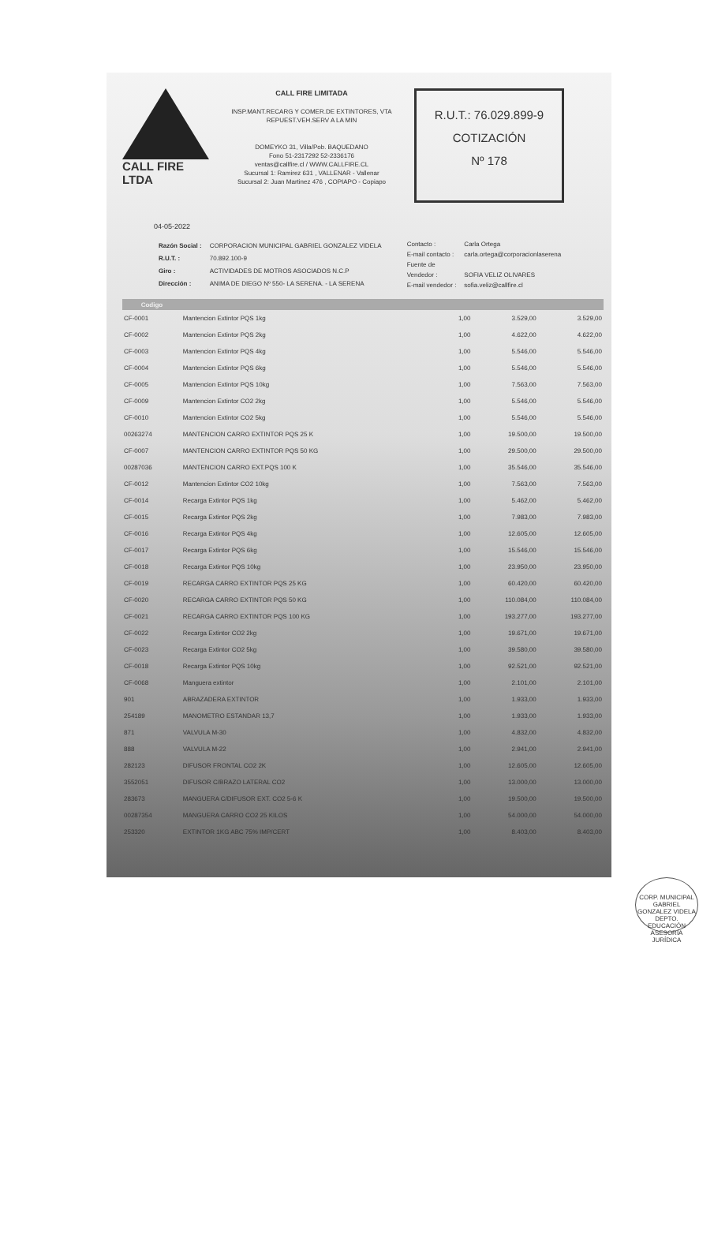CALL FIRE LTDA
CALL FIRE LIMITADA
INSP.MANT.RECARG Y COMER.DE EXTINTORES, VTA REPUEST.VEH.SERV A LA MIN
DOMEYKO 31, Villa/Pob. BAQUEDANO
Fono 51-2317292 52-2336176
ventas@callfire.cl / WWW.CALLFIRE.CL
Sucursal 1: Ramirez 631 , VALLENAR - Vallenar
Sucursal 2: Juan Martinez 476 , COPIAPO - Copiapo
R.U.T.: 76.029.899-9
COTIZACIÓN
Nº 178
04-05-2022
| Razón Social : | CORPORACION MUNICIPAL GABRIEL GONZALEZ VIDELA |
| R.U.T. : | 70.892.100-9 |
| Giro : | ACTIVIDADES DE MOTROS ASOCIADOS N.C.P |
| Dirección : | ANIMA DE DIEGO Nº 550- LA SERENA. - LA SERENA |
| Contacto : | Carla Ortega |
| E-mail contacto : | carla.ortega@corporacionlaserena |
| Fuente de | |
| Vendedor : | SOFIA VELIZ OLIVARES |
| E-mail vendedor : | sofia.veliz@callfire.cl |
| Codigo | | | | |
| --- | --- | --- | --- | --- |
| CF-0001 | Mantencion Extintor PQS 1kg | 1,00 | 3.529,00 | 3.529,00 |
| CF-0002 | Mantencion Extintor PQS 2kg | 1,00 | 4.622,00 | 4.622,00 |
| CF-0003 | Mantencion Extintor PQS 4kg | 1,00 | 5.546,00 | 5.546,00 |
| CF-0004 | Mantencion Extintor PQS 6kg | 1,00 | 5.546,00 | 5.546,00 |
| CF-0005 | Mantencion Extintor PQS 10kg | 1,00 | 7.563,00 | 7.563,00 |
| CF-0009 | Mantencion Extintor CO2 2kg | 1,00 | 5.546,00 | 5.546,00 |
| CF-0010 | Mantencion Extintor CO2 5kg | 1,00 | 5.546,00 | 5.546,00 |
| 00263274 | MANTENCION CARRO EXTINTOR PQS 25 K | 1,00 | 19.500,00 | 19.500,00 |
| CF-0007 | MANTENCION CARRO EXTINTOR PQS 50 KG | 1,00 | 29.500,00 | 29.500,00 |
| 00287036 | MANTENCION CARRO EXT.PQS 100 K | 1,00 | 35.546,00 | 35.546,00 |
| CF-0012 | Mantencion Extintor CO2 10kg | 1,00 | 7.563,00 | 7.563,00 |
| CF-0014 | Recarga Extintor PQS 1kg | 1,00 | 5.462,00 | 5.462,00 |
| CF-0015 | Recarga Extintor PQS 2kg | 1,00 | 7.983,00 | 7.983,00 |
| CF-0016 | Recarga Extintor PQS 4kg | 1,00 | 12.605,00 | 12.605,00 |
| CF-0017 | Recarga Extintor PQS 6kg | 1,00 | 15.546,00 | 15.546,00 |
| CF-0018 | Recarga Extintor PQS 10kg | 1,00 | 23.950,00 | 23.950,00 |
| CF-0019 | RECARGA CARRO EXTINTOR PQS 25 KG | 1,00 | 60.420,00 | 60.420,00 |
| CF-0020 | RECARGA CARRO EXTINTOR PQS 50 KG | 1,00 | 110.084,00 | 110.084,00 |
| CF-0021 | RECARGA CARRO EXTINTOR PQS 100 KG | 1,00 | 193.277,00 | 193.277,00 |
| CF-0022 | Recarga Extintor CO2 2kg | 1,00 | 19.671,00 | 19.671,00 |
| CF-0023 | Recarga Extintor CO2 5kg | 1,00 | 39.580,00 | 39.580,00 |
| CF-0018 | Recarga Extintor PQS 10kg | 1,00 | 92.521,00 | 92.521,00 |
| CF-0068 | Manguera extintor | 1,00 | 2.101,00 | 2.101,00 |
| 901 | ABRAZADERA EXTINTOR | 1,00 | 1.933,00 | 1.933,00 |
| 254189 | MANOMETRO ESTANDAR 13,7 | 1,00 | 1.933,00 | 1.933,00 |
| 871 | VALVULA M-30 | 1,00 | 4.832,00 | 4.832,00 |
| 888 | VALVULA M-22 | 1,00 | 2.941,00 | 2.941,00 |
| 282123 | DIFUSOR FRONTAL CO2 2K | 1,00 | 12.605,00 | 12.605,00 |
| 3552051 | DIFUSOR C/BRAZO LATERAL CO2 | 1,00 | 13.000,00 | 13.000,00 |
| 283673 | MANGUERA C/DIFUSOR EXT. CO2 5-6 K | 1,00 | 19.500,00 | 19.500,00 |
| 00287354 | MANGUERA CARRO CO2 25 KILOS | 1,00 | 54.000,00 | 54.000,00 |
| 253320 | EXTINTOR 1KG ABC 75% IMP/CERT | 1,00 | 8.403,00 | 8.403,00 |
CORP. MUNICIPAL GABRIEL GONZALEZ VIDELA
DEPTO. EDUCACIÓN
ASESORÍA JURÍDICA